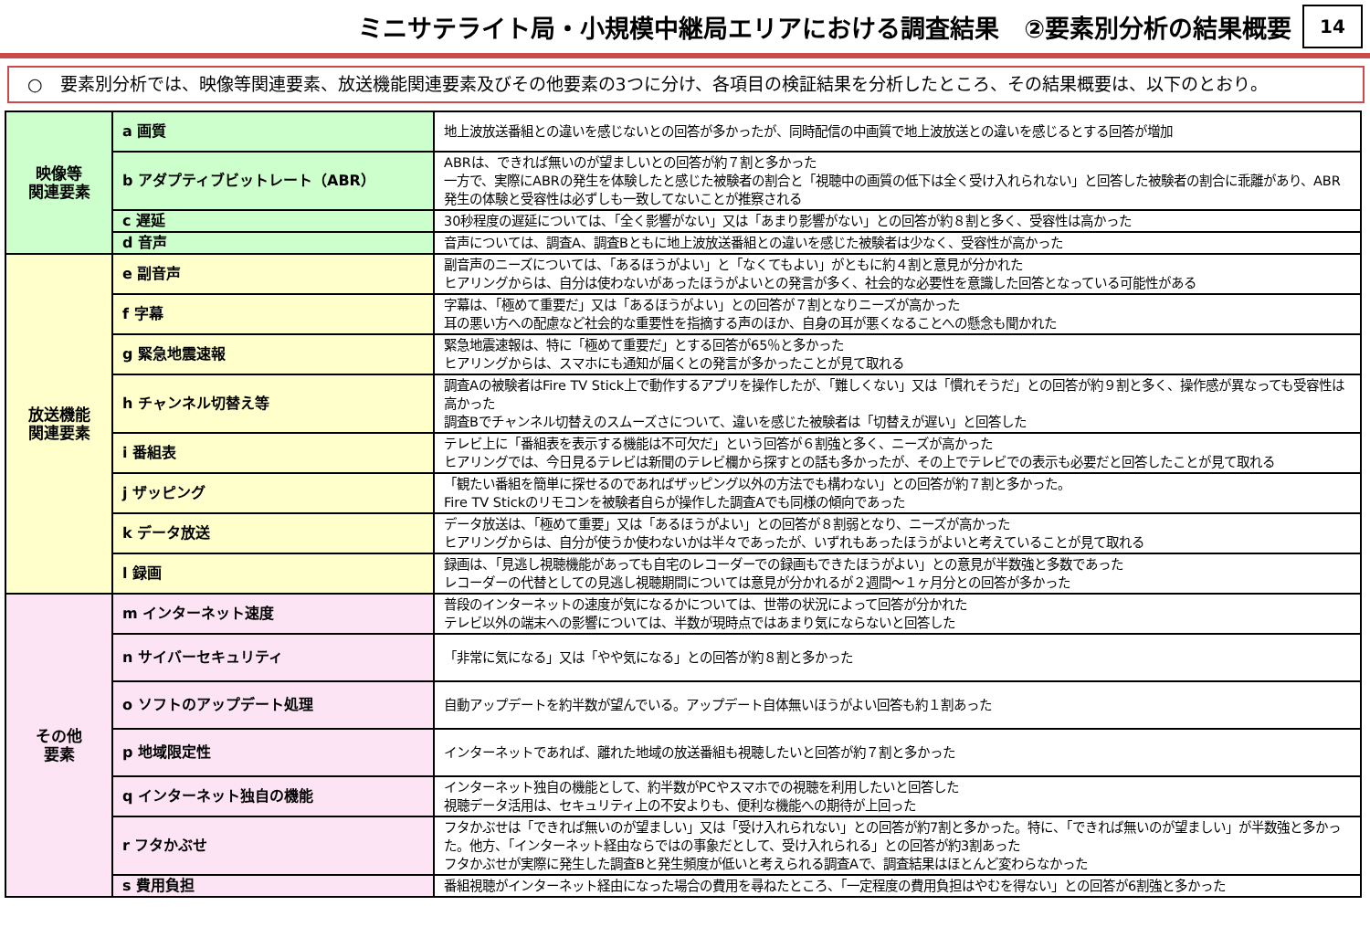ミニサテライト局・小規模中継局エリアにおける調査結果　②要素別分析の結果概要
14
○　要素別分析では、映像等関連要素、放送機能関連要素及びその他要素の3つに分け、各項目の検証結果を分析したところ、その結果概要は、以下のとおり。
| 映像等 関連要素 | a 画質 | 地上波放送番組との違いを感じないとの回答が多かったが、同時配信の中画質で地上波放送との違いを感じるとする回答が増加 |
| | b アダプティブビットレート（ABR） | ABRは、できれば無いのが望ましいとの回答が約７割と多かった 一方で、実際にABRの発生を体験したと感じた被験者の割合と「視聴中の画質の低下は全く受け入れられない」と回答した被験者の割合に乖離があり、ABR発生の体験と受容性は必ずしも一致してないことが推察される |
| | c 遅延 | 30秒程度の遅延については、「全く影響がない」又は「あまり影響がない」との回答が約８割と多く、受容性は高かった |
| | d 音声 | 音声については、調査A、調査Bともに地上波放送番組との違いを感じた被験者は少なく、受容性が高かった |
| 放送機能 関連要素 | e 副音声 | 副音声のニーズについては、「あるほうがよい」と「なくてもよい」がともに約４割と意見が分かれた ヒアリングからは、自分は使わないがあったほうがよいとの発言が多く、社会的な必要性を意識した回答となっている可能性がある |
| | f 字幕 | 字幕は、「極めて重要だ」又は「あるほうがよい」との回答が７割となりニーズが高かった 耳の悪い方への配慮など社会的な重要性を指摘する声のほか、自身の耳が悪くなることへの懸念も聞かれた |
| | g 緊急地震速報 | 緊急地震速報は、特に「極めて重要だ」とする回答が65％と多かった ヒアリングからは、スマホにも通知が届くとの発言が多かったことが見て取れる |
| | h チャンネル切替え等 | 調査Aの被験者はFire TV Stick上で動作するアプリを操作したが、「難しくない」又は「慣れそうだ」との回答が約９割と多く、操作感が異なっても受容性は高かった 調査Bでチャンネル切替えのスムーズさについて、違いを感じた被験者は「切替えが遅い」と回答した |
| | i 番組表 | テレビ上に「番組表を表示する機能は不可欠だ」という回答が６割強と多く、ニーズが高かった ヒアリングでは、今日見るテレビは新聞のテレビ欄から探すとの話も多かったが、その上でテレビでの表示も必要だと回答したことが見て取れる |
| | j ザッピング | 「観たい番組を簡単に探せるのであればザッピング以外の方法でも構わない」との回答が約７割と多かった。 Fire TV Stickのリモコンを被験者自らが操作した調査Aでも同様の傾向であった |
| | k データ放送 | データ放送は、「極めて重要」又は「あるほうがよい」との回答が８割弱となり、ニーズが高かった ヒアリングからは、自分が使うか使わないかは半々であったが、いずれもあったほうがよいと考えていることが見て取れる |
| | l 録画 | 録画は、「見逃し視聴機能があっても自宅のレコーダーでの録画もできたほうがよい」との意見が半数強と多数であった レコーダーの代替としての見逃し視聴期間については意見が分かれるが２週間～１ヶ月分との回答が多かった |
| その他 要素 | m インターネット速度 | 普段のインターネットの速度が気になるかについては、世帯の状況によって回答が分かれた テレビ以外の端末への影響については、半数が現時点ではあまり気にならないと回答した |
| | n サイバーセキュリティ | 「非常に気になる」又は「やや気になる」との回答が約８割と多かった |
| | o ソフトのアップデート処理 | 自動アップデートを約半数が望んでいる。アップデート自体無いほうがよい回答も約１割あった |
| | p 地域限定性 | インターネットであれば、離れた地域の放送番組も視聴したいと回答が約７割と多かった |
| | q インターネット独自の機能 | インターネット独自の機能として、約半数がPCやスマホでの視聴を利用したいと回答した 視聴データ活用は、セキュリティ上の不安よりも、便利な機能への期待が上回った |
| | r フタかぶせ | フタかぶせは「できれば無いのが望ましい」又は「受け入れられない」との回答が約7割と多かった。特に、「できれば無いのが望ましい」が半数強と多かった。他方、「インターネット経由ならではの事象だとして、受け入れられる」との回答が約3割あった フタかぶせが実際に発生した調査Bと発生頻度が低いと考えられる調査Aで、調査結果はほとんど変わらなかった |
| | s 費用負担 | 番組視聴がインターネット経由になった場合の費用を尋ねたところ、「一定程度の費用負担はやむを得ない」との回答が6割強と多かった |